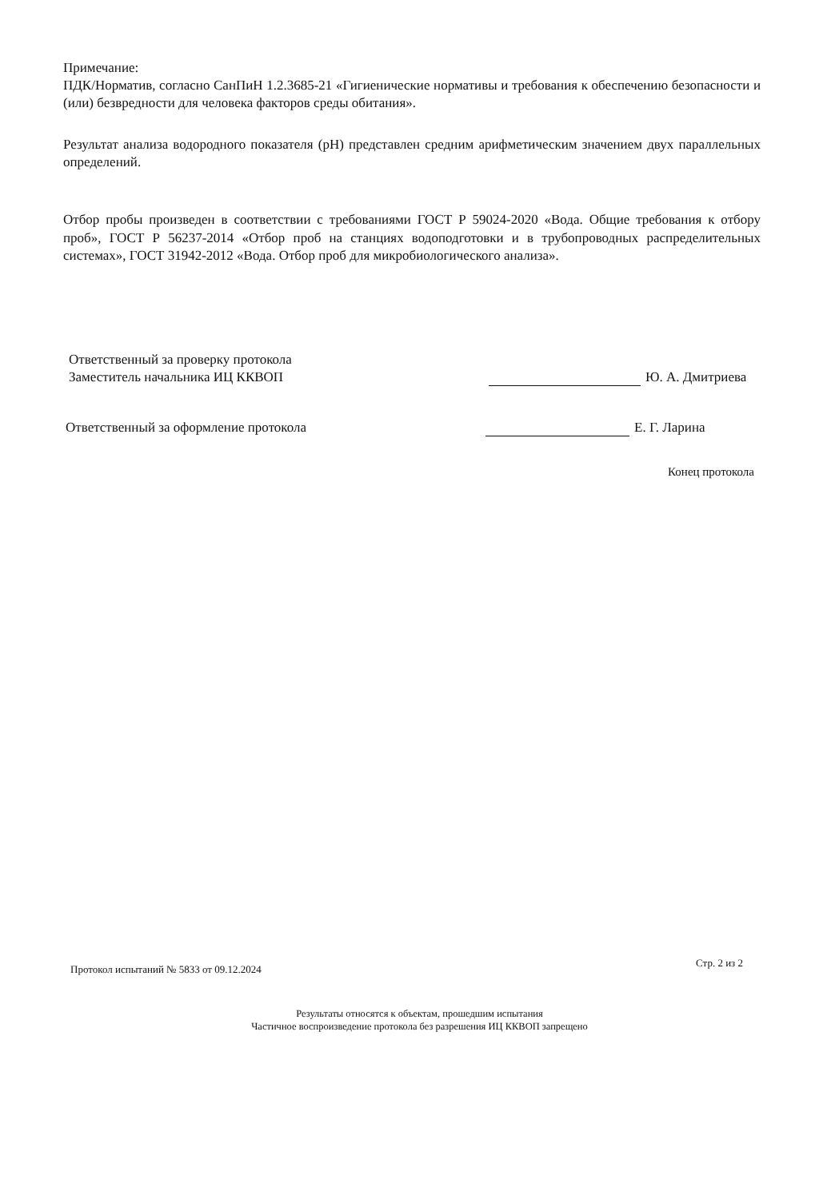Примечание:
ПДК/Норматив, согласно СанПиН 1.2.3685-21 «Гигиенические нормативы и требования к обеспечению безопасности и (или) безвредности для человека факторов среды обитания».
Результат анализа водородного показателя (pH) представлен средним арифметическим значением двух параллельных определений.
Отбор пробы произведен в соответствии с требованиями ГОСТ Р 59024-2020 «Вода. Общие требования к отбору проб», ГОСТ Р 56237-2014 «Отбор проб на станциях водоподготовки и в трубопроводных распределительных системах», ГОСТ 31942-2012 «Вода. Отбор проб для микробиологического анализа».
Ответственный за проверку протокола
Заместитель начальника ИЦ ККВОП
Ю. А. Дмитриева
Ответственный за оформление протокола
Е. Г. Ларина
Конец протокола
Протокол испытаний № 5833 от 09.12.2024 Стр. 2 из 2
Результаты относятся к объектам, прошедшим испытания
Частичное воспроизведение протокола без разрешения ИЦ ККВОП запрещено